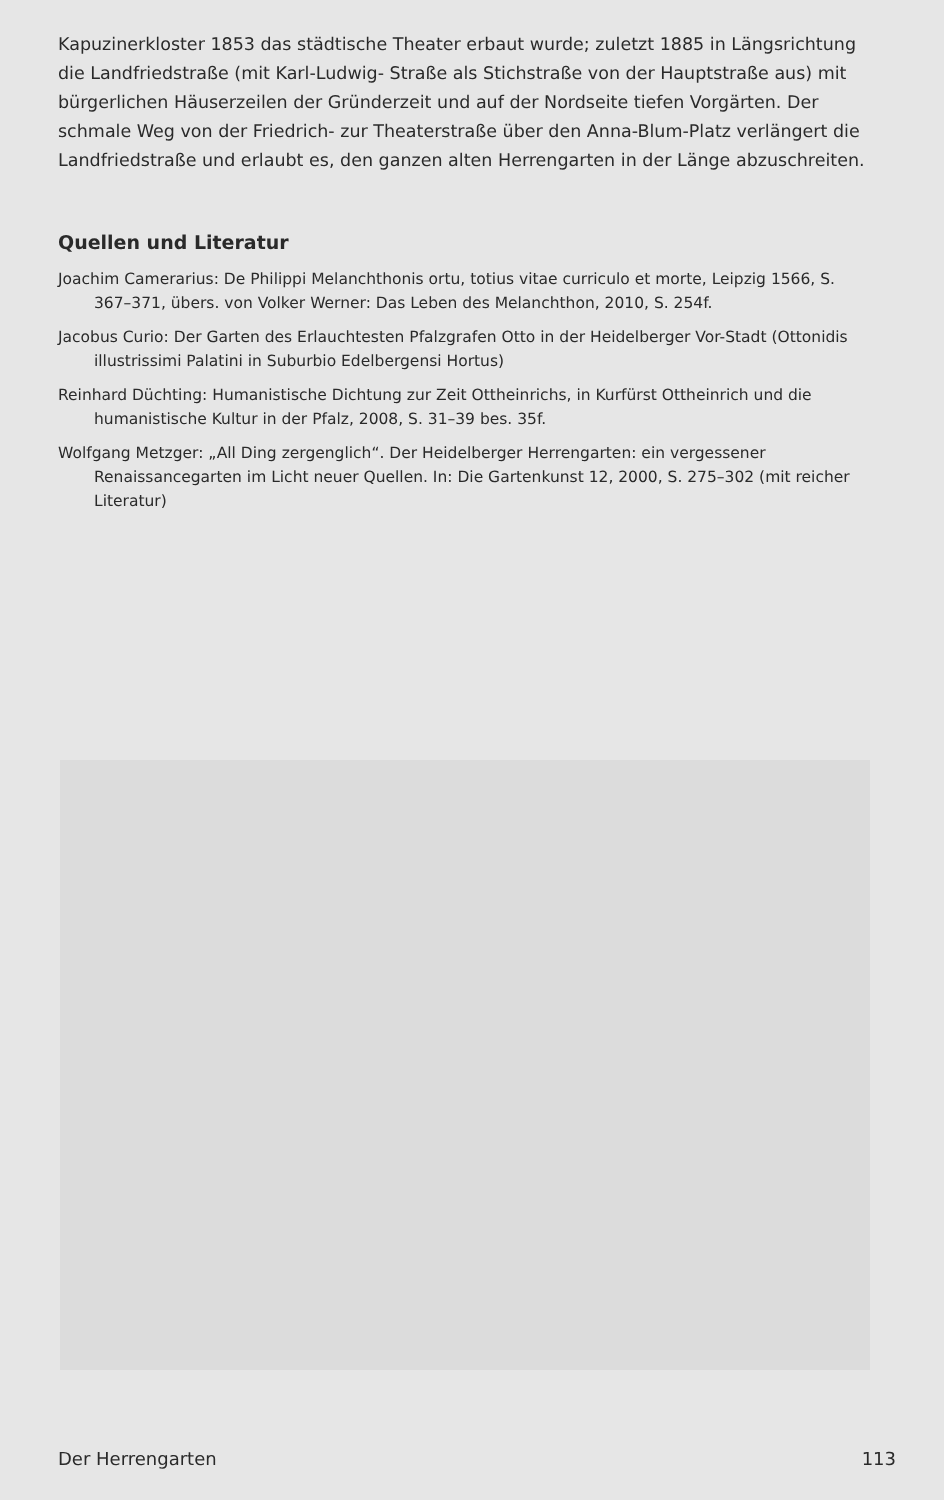Kapuzinerkloster 1853 das städtische Theater erbaut wurde; zuletzt 1885 in Längsrichtung die Landfriedstraße (mit Karl-Ludwig- Straße als Stichstraße von der Hauptstraße aus) mit bürgerlichen Häuserzeilen der Gründerzeit und auf der Nordseite tiefen Vorgärten. Der schmale Weg von der Friedrich- zur Theaterstraße über den Anna-Blum-Platz verlängert die Landfriedstraße und erlaubt es, den ganzen alten Herrengarten in der Länge abzuschreiten.
Quellen und Literatur
Joachim Camerarius: De Philippi Melanchthonis ortu, totius vitae curriculo et morte, Leipzig 1566, S. 367–371, übers. von Volker Werner: Das Leben des Melanchthon, 2010, S. 254f.
Jacobus Curio: Der Garten des Erlauchtesten Pfalzgrafen Otto in der Heidelberger Vor-Stadt (Ottonidis illustrissimi Palatini in Suburbio Edelbergensi Hortus)
Reinhard Düchting: Humanistische Dichtung zur Zeit Ottheinrichs, in Kurfürst Ottheinrich und die humanistische Kultur in der Pfalz, 2008, S. 31–39 bes. 35f.
Wolfgang Metzger: „All Ding zergenglich“. Der Heidelberger Herrengarten: ein vergessener Renaissancegarten im Licht neuer Quellen. In: Die Gartenkunst 12, 2000, S. 275–302 (mit reicher Literatur)
Der Herrengarten 113